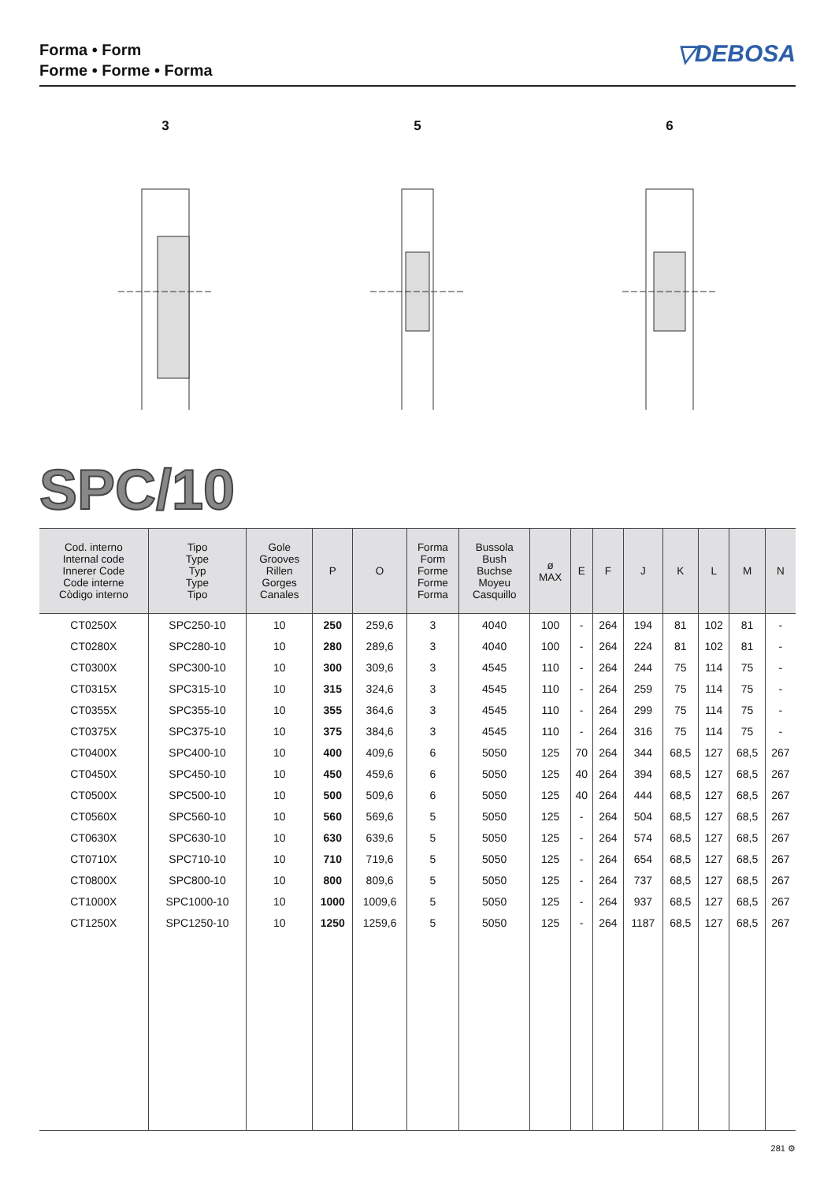Forma • Form
Forme • Forme • Forma
▽DEBOSA
3 5 6
SPC/10
| Cod. interno Internal code Innerer Code Code interne Còdigo interno | Tipo Type Typ Type Tipo | Gole Grooves Rillen Gorges Canales | P | O | Forma Form Forme Forme Forma | Bussola Bush Buchse Moyeu Casquillo | ø MAX | E | F | J | K | L | M | N |
| --- | --- | --- | --- | --- | --- | --- | --- | --- | --- | --- | --- | --- | --- | --- |
| CT0250X | SPC250-10 | 10 | 250 | 259,6 | 3 | 4040 | 100 | - | 264 | 194 | 81 | 102 | 81 | - |
| CT0280X | SPC280-10 | 10 | 280 | 289,6 | 3 | 4040 | 100 | - | 264 | 224 | 81 | 102 | 81 | - |
| CT0300X | SPC300-10 | 10 | 300 | 309,6 | 3 | 4545 | 110 | - | 264 | 244 | 75 | 114 | 75 | - |
| CT0315X | SPC315-10 | 10 | 315 | 324,6 | 3 | 4545 | 110 | - | 264 | 259 | 75 | 114 | 75 | - |
| CT0355X | SPC355-10 | 10 | 355 | 364,6 | 3 | 4545 | 110 | - | 264 | 299 | 75 | 114 | 75 | - |
| CT0375X | SPC375-10 | 10 | 375 | 384,6 | 3 | 4545 | 110 | - | 264 | 316 | 75 | 114 | 75 | - |
| CT0400X | SPC400-10 | 10 | 400 | 409,6 | 6 | 5050 | 125 | 70 | 264 | 344 | 68,5 | 127 | 68,5 | 267 |
| CT0450X | SPC450-10 | 10 | 450 | 459,6 | 6 | 5050 | 125 | 40 | 264 | 394 | 68,5 | 127 | 68,5 | 267 |
| CT0500X | SPC500-10 | 10 | 500 | 509,6 | 6 | 5050 | 125 | 40 | 264 | 444 | 68,5 | 127 | 68,5 | 267 |
| CT0560X | SPC560-10 | 10 | 560 | 569,6 | 5 | 5050 | 125 | - | 264 | 504 | 68,5 | 127 | 68,5 | 267 |
| CT0630X | SPC630-10 | 10 | 630 | 639,6 | 5 | 5050 | 125 | - | 264 | 574 | 68,5 | 127 | 68,5 | 267 |
| CT0710X | SPC710-10 | 10 | 710 | 719,6 | 5 | 5050 | 125 | - | 264 | 654 | 68,5 | 127 | 68,5 | 267 |
| CT0800X | SPC800-10 | 10 | 800 | 809,6 | 5 | 5050 | 125 | - | 264 | 737 | 68,5 | 127 | 68,5 | 267 |
| CT1000X | SPC1000-10 | 10 | 1000 | 1009,6 | 5 | 5050 | 125 | - | 264 | 937 | 68,5 | 127 | 68,5 | 267 |
| CT1250X | SPC1250-10 | 10 | 1250 | 1259,6 | 5 | 5050 | 125 | - | 264 | 1187 | 68,5 | 127 | 68,5 | 267 |
281 ⚙